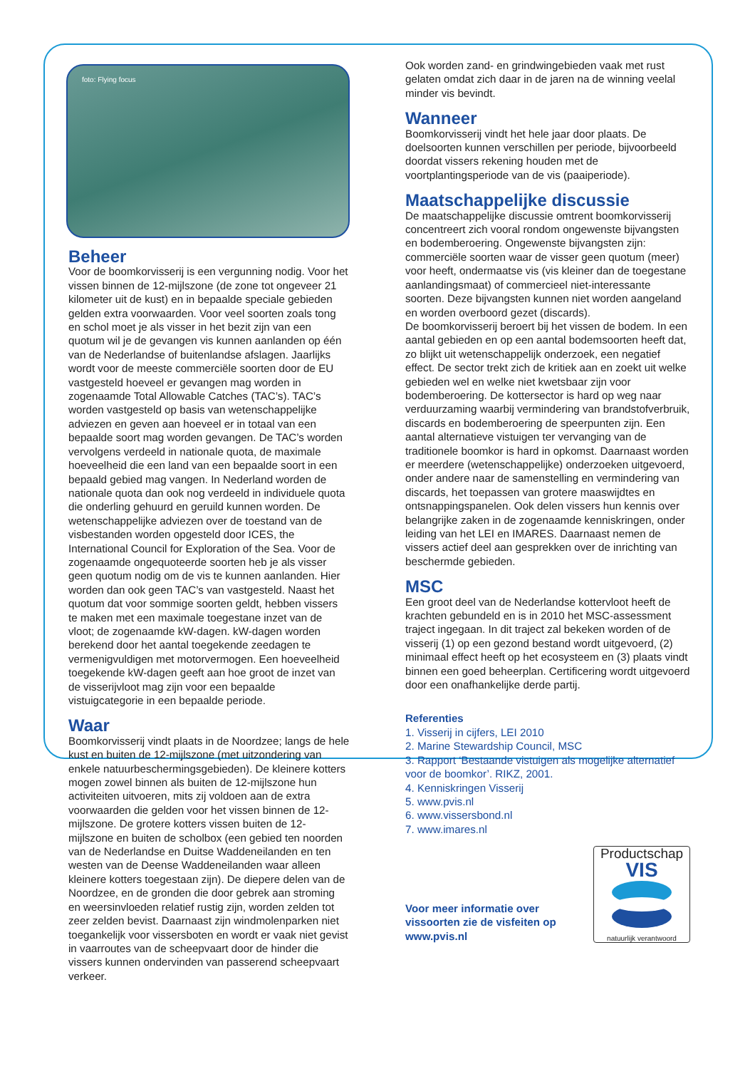foto: Flying focus
Beheer
Voor de boomkorvisserij is een vergunning nodig. Voor het vissen binnen de 12-mijlszone (de zone tot ongeveer 21 kilometer uit de kust) en in bepaalde speciale gebieden gelden extra voorwaarden. Voor veel soorten zoals tong en schol moet je als visser in het bezit zijn van een quotum wil je de gevangen vis kunnen aanlanden op één van de Nederlandse of buitenlandse afslagen. Jaarlijks wordt voor de meeste commerciële soorten door de EU vastgesteld hoeveel er gevangen mag worden in zogenaamde Total Allowable Catches (TAC’s). TAC’s worden vastgesteld op basis van wetenschappelijke adviezen en geven aan hoeveel er in totaal van een bepaalde soort mag worden gevangen. De TAC’s worden vervolgens verdeeld in nationale quota, de maximale hoeveelheid die een land van een bepaalde soort in een bepaald gebied mag vangen. In Nederland worden de nationale quota dan ook nog verdeeld in individuele quota die onderling gehuurd en geruild kunnen worden. De wetenschappelijke adviezen over de toestand van de visbestanden worden opgesteld door ICES, the International Council for Exploration of the Sea. Voor de zogenaamde ongequoteerde soorten heb je als visser geen quotum nodig om de vis te kunnen aanlanden. Hier worden dan ook geen TAC’s van vastgesteld. Naast het quotum dat voor sommige soorten geldt, hebben vissers te maken met een maximale toegestane inzet van de vloot; de zogenaamde kW-dagen. kW-dagen worden berekend door het aantal toegekende zeedagen te vermenigvuldigen met motorvermogen. Een hoeveelheid toegekende kW-dagen geeft aan hoe groot de inzet van de visserijvloot mag zijn voor een bepaalde vistuigcategorie in een bepaalde periode.
Waar
Boomkorvisserij vindt plaats in de Noordzee; langs de hele kust en buiten de 12-mijlszone (met uitzondering van enkele natuurbeschermingsgebieden). De kleinere kotters mogen zowel binnen als buiten de 12-mijlszone hun activiteiten uitvoeren, mits zij voldoen aan de extra voorwaarden die gelden voor het vissen binnen de 12-mijlszone. De grotere kotters vissen buiten de 12-mijlszone en buiten de scholbox (een gebied ten noorden van de Nederlandse en Duitse Waddeneilanden en ten westen van de Deense Waddeneilanden waar alleen kleinere kotters toegestaan zijn). De diepere delen van de Noordzee, en de gronden die door gebrek aan stroming en weersinvloeden relatief rustig zijn, worden zelden tot zeer zelden bevist. Daarnaast zijn windmolenparken niet toegankelijk voor vissersboten en wordt er vaak niet gevist in vaarroutes van de scheepvaart door de hinder die vissers kunnen ondervinden van passerend scheepvaart verkeer.
Ook worden zand- en grindwingebieden vaak met rust gelaten omdat zich daar in de jaren na de winning veelal minder vis bevindt.
Wanneer
Boomkorvisserij vindt het hele jaar door plaats. De doelsoorten kunnen verschillen per periode, bijvoorbeeld doordat vissers rekening houden met de voortplantingsperiode van de vis (paaiperiode).
Maatschappelijke discussie
De maatschappelijke discussie omtrent boomkorvisserij concentreert zich vooral rondom ongewenste bijvangsten en bodemberoering. Ongewenste bijvangsten zijn: commerciële soorten waar de visser geen quotum (meer) voor heeft, ondermaatse vis (vis kleiner dan de toegestane aanlandingsmaat) of commercieel niet-interessante soorten. Deze bijvangsten kunnen niet worden aangeland en worden overboord gezet (discards).
De boomkorvisserij beroert bij het vissen de bodem. In een aantal gebieden en op een aantal bodemsoorten heeft dat, zo blijkt uit wetenschappelijk onderzoek, een negatief effect. De sector trekt zich de kritiek aan en zoekt uit welke gebieden wel en welke niet kwetsbaar zijn voor bodemberoering. De kottersector is hard op weg naar verduurzaming waarbij vermindering van brandstofverbruik, discards en bodemberoering de speerpunten zijn. Een aantal alternatieve vistuigen ter vervanging van de traditionele boomkor is hard in opkomst. Daarnaast worden er meerdere (wetenschappelijke) onderzoeken uitgevoerd, onder andere naar de samenstelling en vermindering van discards, het toepassen van grotere maaswijdtes en ontsnappingspanelen. Ook delen vissers hun kennis over belangrijke zaken in de zogenaamde kenniskringen, onder leiding van het LEI en IMARES. Daarnaast nemen de vissers actief deel aan gesprekken over de inrichting van beschermde gebieden.
MSC
Een groot deel van de Nederlandse kottervloot heeft de krachten gebundeld en is in 2010 het MSC-assessment traject ingegaan. In dit traject zal bekeken worden of de visserij (1) op een gezond bestand wordt uitgevoerd, (2) minimaal effect heeft op het ecosysteem en (3) plaats vindt binnen een goed beheerplan. Certificering wordt uitgevoerd door een onafhankelijke derde partij.
Referenties
1. Visserij in cijfers, LEI 2010
2. Marine Stewardship Council, MSC
3. Rapport ‘Bestaande vistuigen als mogelijke alternatief voor de boomkor’. RIKZ, 2001.
4. Kenniskringen Visserij
5. www.pvis.nl
6. www.vissersbond.nl
7. www.imares.nl
Voor meer informatie over vissoorten zie de visfeiten op www.pvis.nl
Productschap
VIS
natuurlijk verantwoord